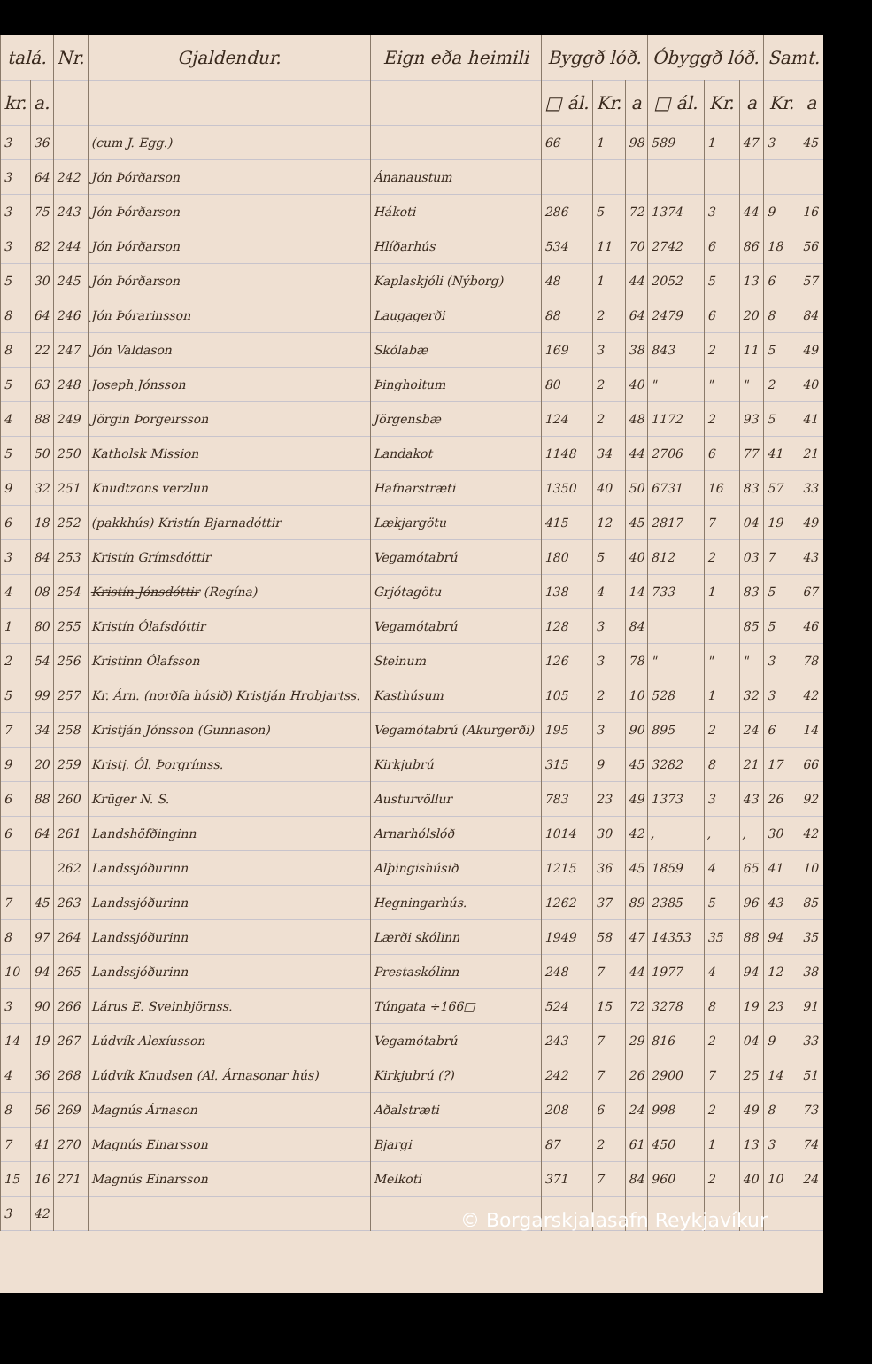| talá. | | Nr. | Gjaldendur. | Eign eða heimili | Byggð lóð. | | | Óbyggð lóð. | | | Samt. | |
| --- | --- | --- | --- | --- | --- | --- | --- | --- | --- | --- | --- | --- |
| kr. | a. | | | | □ ál. | Kr. | a | □ ál. | Kr. | a | Kr. | a |
| 3 | 36 | | (cum J. Egg.) | | 66 | 1 | 98 | 589 | 1 | 47 | 3 | 45 |
| 3 | 64 | 242 | Jón Þórðarson | Ánanaustum | | | | | | | | |
| 3 | 75 | 243 | Jón Þórðarson | Hákoti | 286 | 5 | 72 | 1374 | 3 | 44 | 9 | 16 |
| 3 | 82 | 244 | Jón Þórðarson | Hlíðarhús | 534 | 11 | 70 | 2742 | 6 | 86 | 18 | 56 |
| 5 | 30 | 245 | Jón Þórðarson | Kaplaskjóli (Nýborg) | 48 | 1 | 44 | 2052 | 5 | 13 | 6 | 57 |
| 8 | 64 | 246 | Jón Þórarinsson | Laugagerði | 88 | 2 | 64 | 2479 | 6 | 20 | 8 | 84 |
| 8 | 22 | 247 | Jón Valdason | Skólabæ | 169 | 3 | 38 | 843 | 2 | 11 | 5 | 49 |
| 5 | 63 | 248 | Joseph Jónsson | Þingholtum | 80 | 2 | 40 | " | " | " | 2 | 40 |
| 4 | 88 | 249 | Jörgin Þorgeirsson | Jörgensbæ | 124 | 2 | 48 | 1172 | 2 | 93 | 5 | 41 |
| 5 | 50 | 250 | Katholsk Mission | Landakot | 1148 | 34 | 44 | 2706 | 6 | 77 | 41 | 21 |
| 9 | 32 | 251 | Knudtzons verzlun | Hafnarstræti | 1350 | 40 | 50 | 6731 | 16 | 83 | 57 | 33 |
| 6 | 18 | 252 | (pakkhús) Kristín Bjarnadóttir | Lækjargötu | 415 | 12 | 45 | 2817 | 7 | 04 | 19 | 49 |
| 3 | 84 | 253 | Kristín Grímsdóttir | Vegamótabrú | 180 | 5 | 40 | 812 | 2 | 03 | 7 | 43 |
| 4 | 08 | 254 | Kristín Jónsdóttir (Regína) | Grjótagötu | 138 | 4 | 14 | 733 | 1 | 83 | 5 | 67 |
| 1 | 80 | 255 | Kristín Ólafsdóttir | Vegamótabrú | 128 | 3 | 84 | | | 85 | 5 | 46 |
| 2 | 54 | 256 | Kristinn Ólafsson | Steinum | 126 | 3 | 78 | " | " | " | 3 | 78 |
| 5 | 99 | 257 | Kr. Árn. (norðfa húsið) Kristján Hrobjartss. | Kasthúsum | 105 | 2 | 10 | 528 | 1 | 32 | 3 | 42 |
| 7 | 34 | 258 | Kristján Jónsson (Gunnason) | Vegamótabrú (Akurgerði) | 195 | 3 | 90 | 895 | 2 | 24 | 6 | 14 |
| 9 | 20 | 259 | Kristj. Ól. Þorgrímss. | Kirkjubrú | 315 | 9 | 45 | 3282 | 8 | 21 | 17 | 66 |
| 6 | 88 | 260 | Krüger N. S. | Austurvöllur | 783 | 23 | 49 | 1373 | 3 | 43 | 26 | 92 |
| 6 | 64 | 261 | Landshöfðinginn | Arnarhólslóð | 1014 | 30 | 42 | , | , | , | 30 | 42 |
| | | 262 | Landssjóðurinn | Alþingishúsið | 1215 | 36 | 45 | 1859 | 4 | 65 | 41 | 10 |
| 7 | 45 | 263 | Landssjóðurinn | Hegningarhús. | 1262 | 37 | 89 | 2385 | 5 | 96 | 43 | 85 |
| 8 | 97 | 264 | Landssjóðurinn | Lærði skólinn | 1949 | 58 | 47 | 14353 | 35 | 88 | 94 | 35 |
| 10 | 94 | 265 | Landssjóðurinn | Prestaskólinn | 248 | 7 | 44 | 1977 | 4 | 94 | 12 | 38 |
| 3 | 90 | 266 | Lárus E. Sveinbjörnss. | Túngata ÷166□ | 524 | 15 | 72 | 3278 | 8 | 19 | 23 | 91 |
| 14 | 19 | 267 | Lúdvík Alexíusson | Vegamótabrú | 243 | 7 | 29 | 816 | 2 | 04 | 9 | 33 |
| 4 | 36 | 268 | Lúdvík Knudsen (Al. Árnasonar hús) | Kirkjubrú (?) | 242 | 7 | 26 | 2900 | 7 | 25 | 14 | 51 |
| 8 | 56 | 269 | Magnús Árnason | Aðalstræti | 208 | 6 | 24 | 998 | 2 | 49 | 8 | 73 |
| 7 | 41 | 270 | Magnús Einarsson | Bjargi | 87 | 2 | 61 | 450 | 1 | 13 | 3 | 74 |
| 15 | 16 | 271 | Magnús Einarsson | Melkoti | 371 | 7 | 84 | 960 | 2 | 40 | 10 | 24 |
| 3 | 42 | | | | | | | | | | | |
© Borgarskjalasafn Reykjavíkur